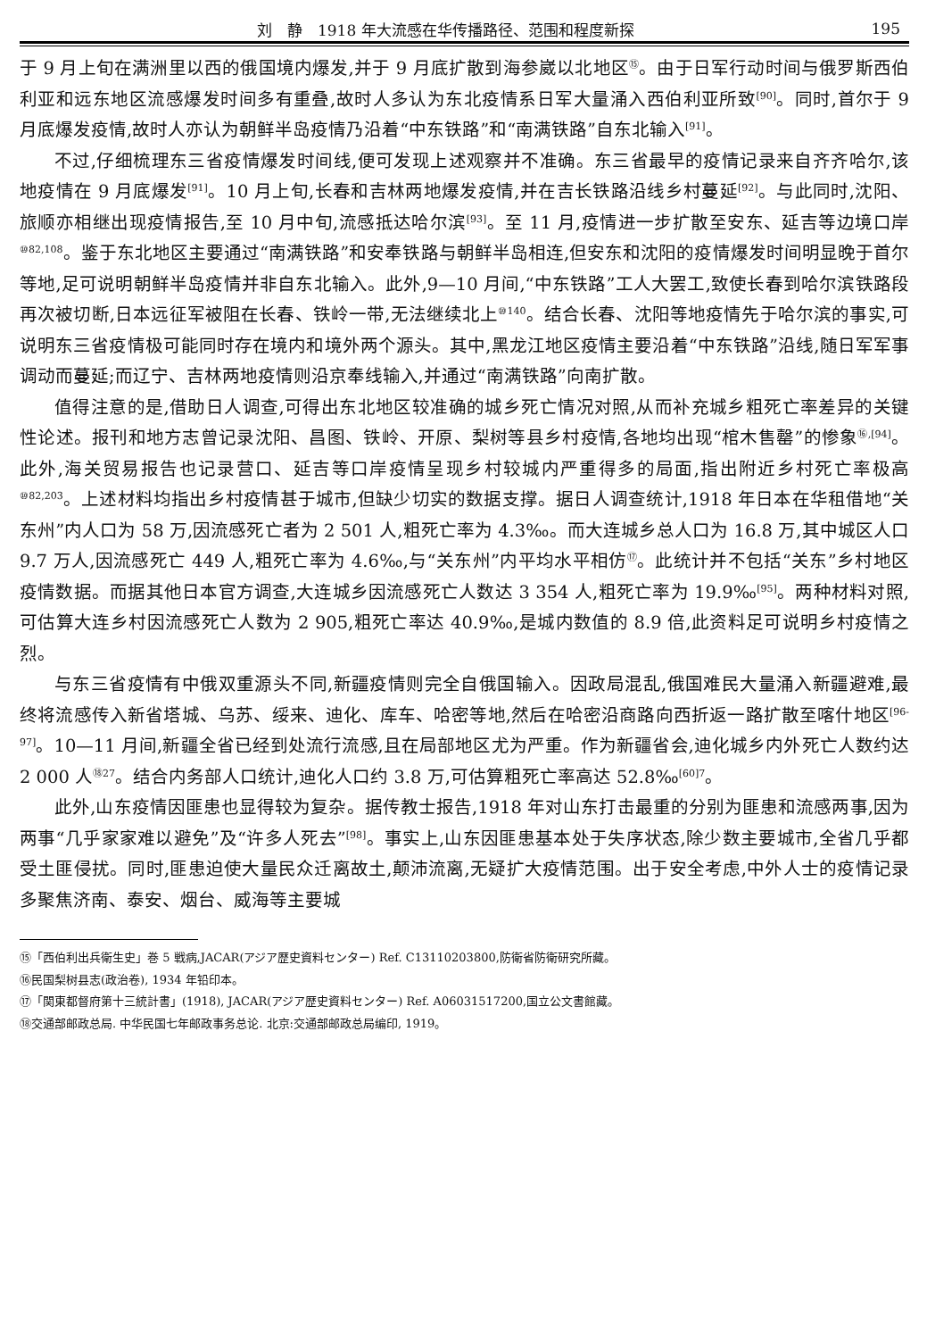刘　静　1918 年大流感在华传播路径、范围和程度新探 195
于 9 月上旬在满洲里以西的俄国境内爆发,并于 9 月底扩散到海参崴以北地区<sup>⑮</sup>。由于日军行动时间与俄罗斯西伯利亚和远东地区流感爆发时间多有重叠,故时人多认为东北疫情系日军大量涌入西伯利亚所致<sup>[90]</sup>。同时,首尔于 9 月底爆发疫情,故时人亦认为朝鲜半岛疫情乃沿着“中东铁路”和“南满铁路”自东北输入<sup>[91]</sup>。
不过,仔细梳理东三省疫情爆发时间线,便可发现上述观察并不准确。东三省最早的疫情记录来自齐齐哈尔,该地疫情在 9 月底爆发<sup>[91]</sup>。10 月上旬,长春和吉林两地爆发疫情,并在吉长铁路沿线乡村蔓延<sup>[92]</sup>。与此同时,沈阳、旅顺亦相继出现疫情报告,至 10 月中旬,流感抵达哈尔滨<sup>[93]</sup>。至 11 月,疫情进一步扩散至安东、延吉等边境口岸<sup>⑩82,108</sup>。鉴于东北地区主要通过“南满铁路”和安奉铁路与朝鲜半岛相连,但安东和沈阳的疫情爆发时间明显晚于首尔等地,足可说明朝鲜半岛疫情并非自东北输入。此外,9—10 月间,“中东铁路”工人大罢工,致使长春到哈尔滨铁路段再次被切断,日本远征军被阻在长春、铁岭一带,无法继续北上<sup>⑩140</sup>。结合长春、沈阳等地疫情先于哈尔滨的事实,可说明东三省疫情极可能同时存在境内和境外两个源头。其中,黑龙江地区疫情主要沿着“中东铁路”沿线,随日军军事调动而蔓延;而辽宁、吉林两地疫情则沿京奉线输入,并通过“南满铁路”向南扩散。
值得注意的是,借助日人调查,可得出东北地区较准确的城乡死亡情况对照,从而补充城乡粗死亡率差异的关键性论述。报刊和地方志曾记录沈阳、昌图、铁岭、开原、梨树等县乡村疫情,各地均出现“棺木售罄”的惨象<sup>⑯,[94]</sup>。此外,海关贸易报告也记录营口、延吉等口岸疫情呈现乡村较城内严重得多的局面,指出附近乡村死亡率极高<sup>⑩82,203</sup>。上述材料均指出乡村疫情甚于城市,但缺少切实的数据支撑。据日人调查统计,1918 年日本在华租借地“关东州”内人口为 58 万,因流感死亡者为 2 501 人,粗死亡率为 4.3‰。而大连城乡总人口为 16.8 万,其中城区人口 9.7 万人,因流感死亡 449 人,粗死亡率为 4.6‰,与“关东州”内平均水平相仿<sup>⑰</sup>。此统计并不包括“关东”乡村地区疫情数据。而据其他日本官方调查,大连城乡因流感死亡人数达 3 354 人,粗死亡率为 19.9‰<sup>[95]</sup>。两种材料对照,可估算大连乡村因流感死亡人数为 2 905,粗死亡率达 40.9‰,是城内数值的 8.9 倍,此资料足可说明乡村疫情之烈。
与东三省疫情有中俄双重源头不同,新疆疫情则完全自俄国输入。因政局混乱,俄国难民大量涌入新疆避难,最终将流感传入新省塔城、乌苏、绥来、迪化、库车、哈密等地,然后在哈密沿商路向西折返一路扩散至喀什地区<sup>[96-97]</sup>。10—11 月间,新疆全省已经到处流行流感,且在局部地区尤为严重。作为新疆省会,迪化城乡内外死亡人数约达 2 000 人<sup>⑱27</sup>。结合内务部人口统计,迪化人口约 3.8 万,可估算粗死亡率高达 52.8‰<sup>[60]7</sup>。
此外,山东疫情因匪患也显得较为复杂。据传教士报告,1918 年对山东打击最重的分别为匪患和流感两事,因为两事“几乎家家难以避免”及“许多人死去”<sup>[98]</sup>。事实上,山东因匪患基本处于失序状态,除少数主要城市,全省几乎都受土匪侵扰。同时,匪患迫使大量民众迁离故土,颠沛流离,无疑扩大疫情范围。出于安全考虑,中外人士的疫情记录多聚焦济南、泰安、烟台、威海等主要城
⑮「西伯利出兵衛生史」巻 5 戦病,JACAR(アジア歴史資料センター) Ref. C13110203800,防衛省防衛研究所藏。
⑯民国梨树县志(政治卷), 1934 年铅印本。
⑰「関東都督府第十三統計書」(1918), JACAR(アジア歴史資料センター) Ref. A06031517200,国立公文書館藏。
⑱交通部邮政总局. 中华民国七年邮政事务总论. 北京:交通部邮政总局编印, 1919。